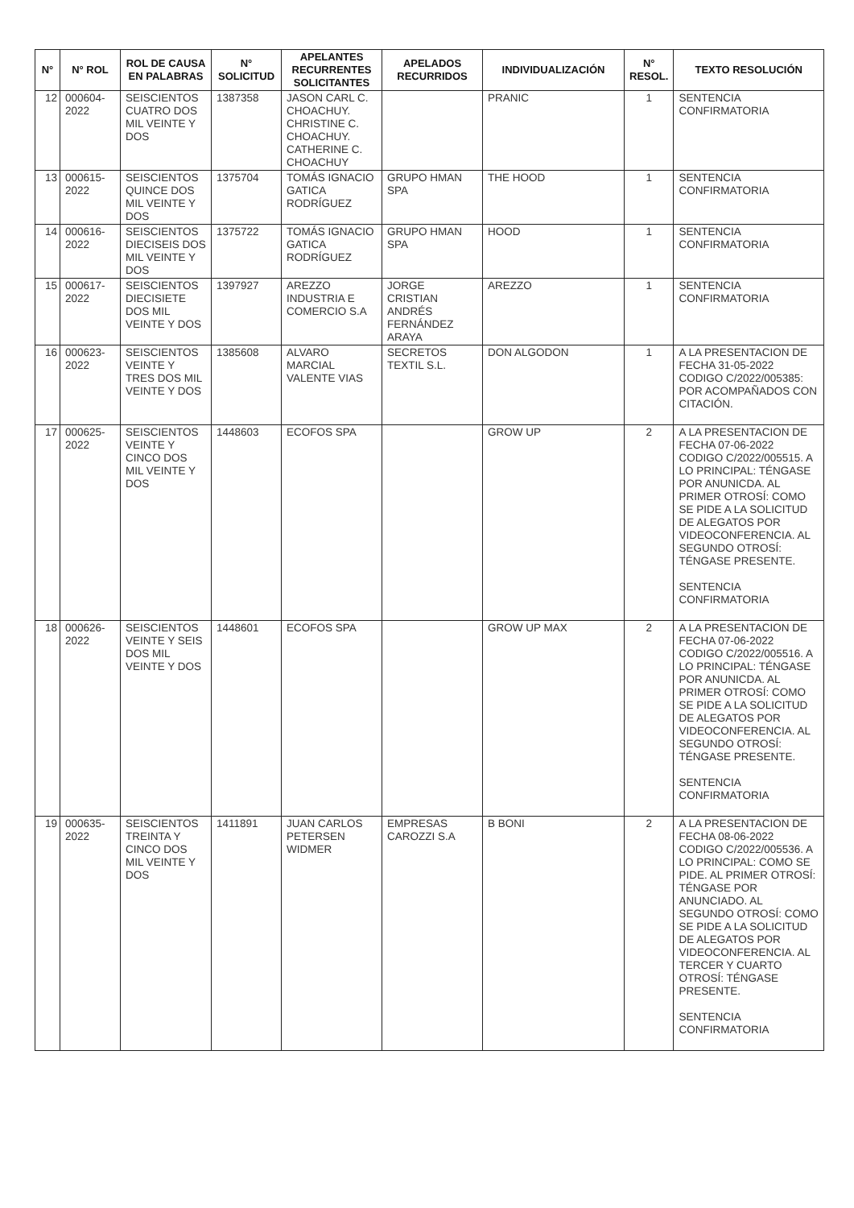| N° | N° ROL | ROL DE CAUSA EN PALABRAS | N° SOLICITUD | APELANTES RECURRENTES SOLICITANTES | APELADOS RECURRIDOS | INDIVIDUALIZACIÓN | N° RESOL. | TEXTO RESOLUCIÓN |
| --- | --- | --- | --- | --- | --- | --- | --- | --- |
| 12 | 000604-2022 | SEISCIENTOS CUATRO DOS MIL VEINTE Y DOS | 1387358 | JASON CARL C. CHOACHUY. CHRISTINE C. CHOACHUY. CATHERINE C. CHOACHUY | | PRANIC | 1 | SENTENCIA CONFIRMATORIA |
| 13 | 000615-2022 | SEISCIENTOS QUINCE DOS MIL VEINTE Y DOS | 1375704 | TOMÁS IGNACIO GATICA RODRÍGUEZ | GRUPO HMAN SPA | THE HOOD | 1 | SENTENCIA CONFIRMATORIA |
| 14 | 000616-2022 | SEISCIENTOS DIECISEIS DOS MIL VEINTE Y DOS | 1375722 | TOMÁS IGNACIO GATICA RODRÍGUEZ | GRUPO HMAN SPA | HOOD | 1 | SENTENCIA CONFIRMATORIA |
| 15 | 000617-2022 | SEISCIENTOS DIECISIETE DOS MIL VEINTE Y DOS | 1397927 | AREZZO INDUSTRIA E COMERCIO S.A | JORGE CRISTIAN ANDRÉS FERNÁNDEZ ARAYA | AREZZO | 1 | SENTENCIA CONFIRMATORIA |
| 16 | 000623-2022 | SEISCIENTOS VEINTE Y TRES DOS MIL VEINTE Y DOS | 1385608 | ALVARO MARCIAL VALENTE VIAS | SECRETOS TEXTIL S.L. | DON ALGODON | 1 | A LA PRESENTACION DE FECHA 31-05-2022 CODIGO C/2022/005385: POR ACOMPAÑADOS CON CITACIÓN. |
| 17 | 000625-2022 | SEISCIENTOS VEINTE Y CINCO DOS MIL VEINTE Y DOS | 1448603 | ECOFOS SPA | | GROW UP | 2 | A LA PRESENTACION DE FECHA 07-06-2022 CODIGO C/2022/005515. A LO PRINCIPAL: TÉNGASE POR ANUNICDA. AL PRIMER OTROSÍ: COMO SE PIDE A LA SOLICITUD DE ALEGATOS POR VIDEOCONFERENCIA. AL SEGUNDO OTROSÍ: TÉNGASE PRESENTE. SENTENCIA CONFIRMATORIA |
| 18 | 000626-2022 | SEISCIENTOS VEINTE Y SEIS DOS MIL VEINTE Y DOS | 1448601 | ECOFOS SPA | | GROW UP MAX | 2 | A LA PRESENTACION DE FECHA 07-06-2022 CODIGO C/2022/005516. A LO PRINCIPAL: TÉNGASE POR ANUNICDA. AL PRIMER OTROSÍ: COMO SE PIDE A LA SOLICITUD DE ALEGATOS POR VIDEOCONFERENCIA. AL SEGUNDO OTROSÍ: TÉNGASE PRESENTE. SENTENCIA CONFIRMATORIA |
| 19 | 000635-2022 | SEISCIENTOS TREINTA Y CINCO DOS MIL VEINTE Y DOS | 1411891 | JUAN CARLOS PETERSEN WIDMER | EMPRESAS CAROZZI S.A | B BONI | 2 | A LA PRESENTACION DE FECHA 08-06-2022 CODIGO C/2022/005536. A LO PRINCIPAL: COMO SE PIDE. AL PRIMER OTROSÍ: TÉNGASE POR ANUNCIADO. AL SEGUNDO OTROSÍ: COMO SE PIDE A LA SOLICITUD DE ALEGATOS POR VIDEOCONFERENCIA. AL TERCER Y CUARTO OTROSÍ: TÉNGASE PRESENTE. SENTENCIA CONFIRMATORIA |